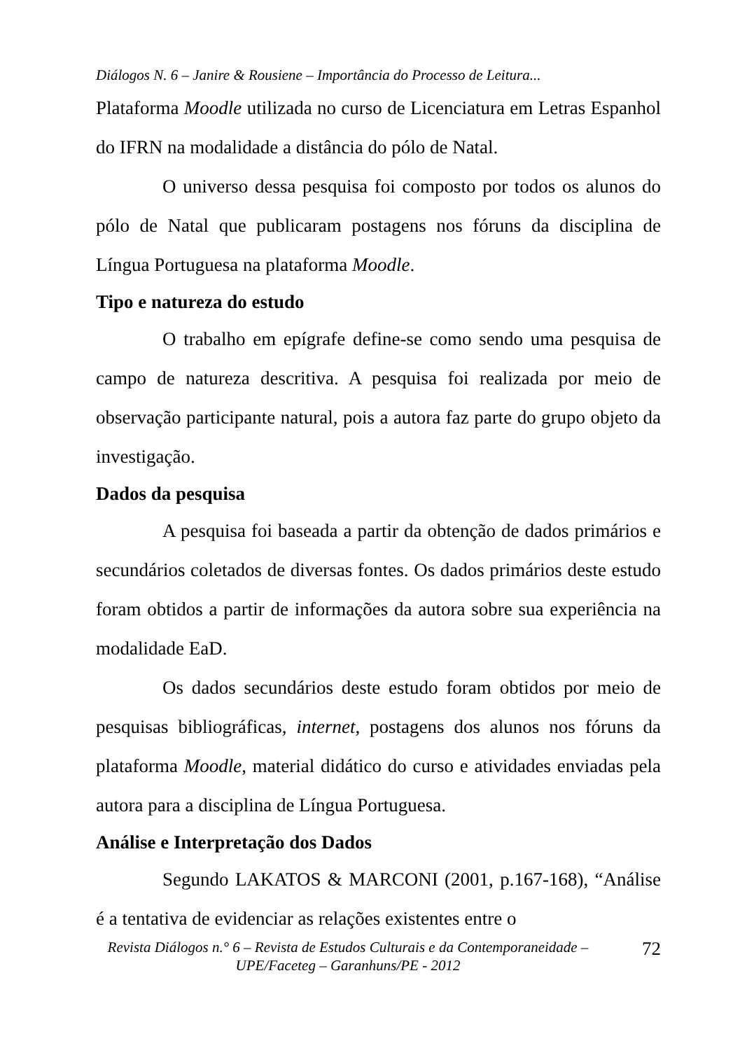Diálogos N. 6 – Janire & Rousiene – Importância do Processo de Leitura...
Plataforma Moodle utilizada no curso de Licenciatura em Letras Espanhol do IFRN na modalidade a distância do pólo de Natal.
O universo dessa pesquisa foi composto por todos os alunos do pólo de Natal que publicaram postagens nos fóruns da disciplina de Língua Portuguesa na plataforma Moodle.
Tipo e natureza do estudo
O trabalho em epígrafe define-se como sendo uma pesquisa de campo de natureza descritiva. A pesquisa foi realizada por meio de observação participante natural, pois a autora faz parte do grupo objeto da investigação.
Dados da pesquisa
A pesquisa foi baseada a partir da obtenção de dados primários e secundários coletados de diversas fontes. Os dados primários deste estudo foram obtidos a partir de informações da autora sobre sua experiência na modalidade EaD.
Os dados secundários deste estudo foram obtidos por meio de pesquisas bibliográficas, internet, postagens dos alunos nos fóruns da plataforma Moodle, material didático do curso e atividades enviadas pela autora para a disciplina de Língua Portuguesa.
Análise e Interpretação dos Dados
Segundo LAKATOS & MARCONI (2001, p.167-168), “Análise é a tentativa de evidenciar as relações existentes entre o
Revista Diálogos n.° 6 – Revista de Estudos Culturais e da Contemporaneidade – UPE/Faceteg – Garanhuns/PE - 2012
72